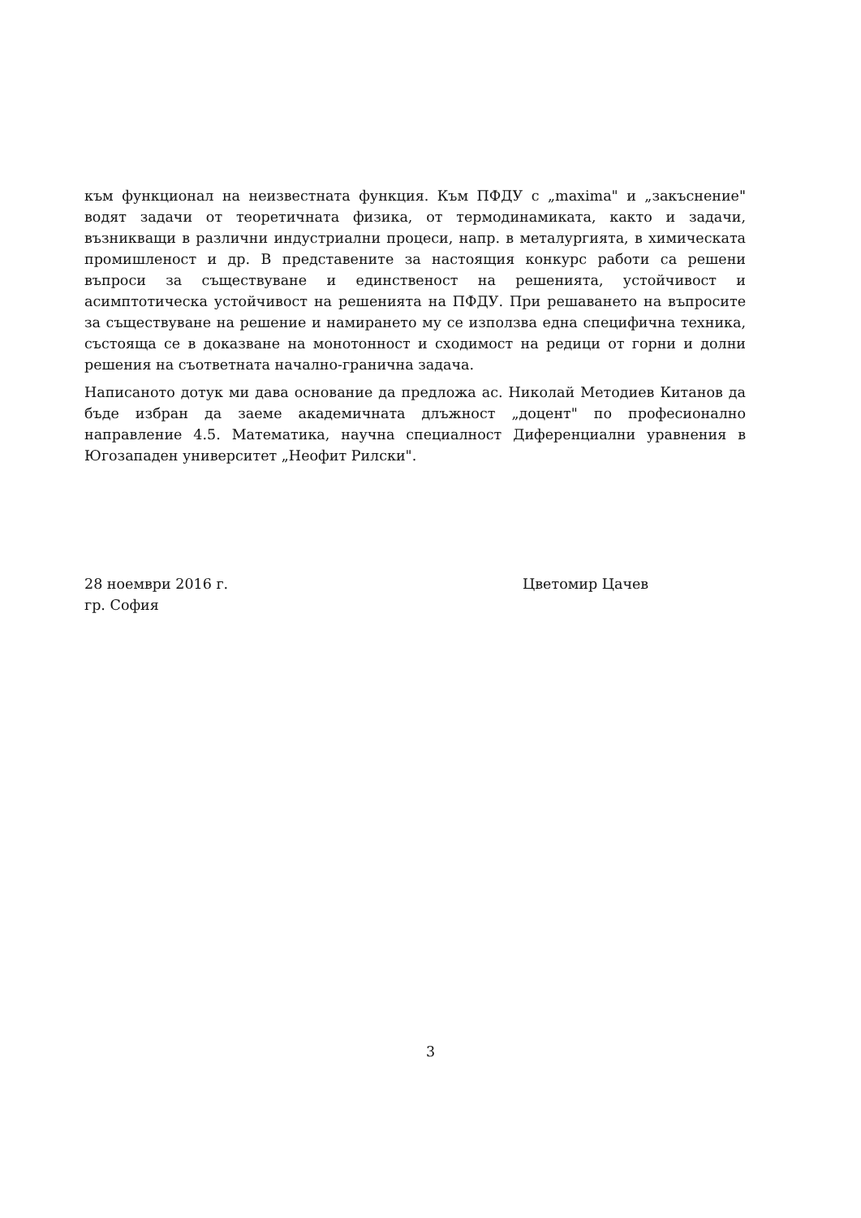към функционал на неизвестната функция. Към ПФДУ с „maxima" и „закъснение" водят задачи от теоретичната физика, от термодинамиката, както и задачи, възникващи в различни индустриални процеси, напр. в металургията, в химическата промишленост и др. В представените за настоящия конкурс работи са решени въпроси за съществуване и единственост на решенията, устойчивост и асимптотическа устойчивост на решенията на ПФДУ. При решаването на въпросите за съществуване на решение и намирането му се използва една специфична техника, състояща се в доказване на монотонност и сходимост на редици от горни и долни решения на съответната начално-гранична задача.
Написаното дотук ми дава основание да предложа ас. Николай Методиев Китанов да бъде избран да заеме академичната длъжност „доцент" по професионално направление 4.5. Математика, научна специалност Диференциални уравнения в Югозападен университет „Неофит Рилски".
28 ноември 2016 г.
гр. София
Цветомир Цачев
3